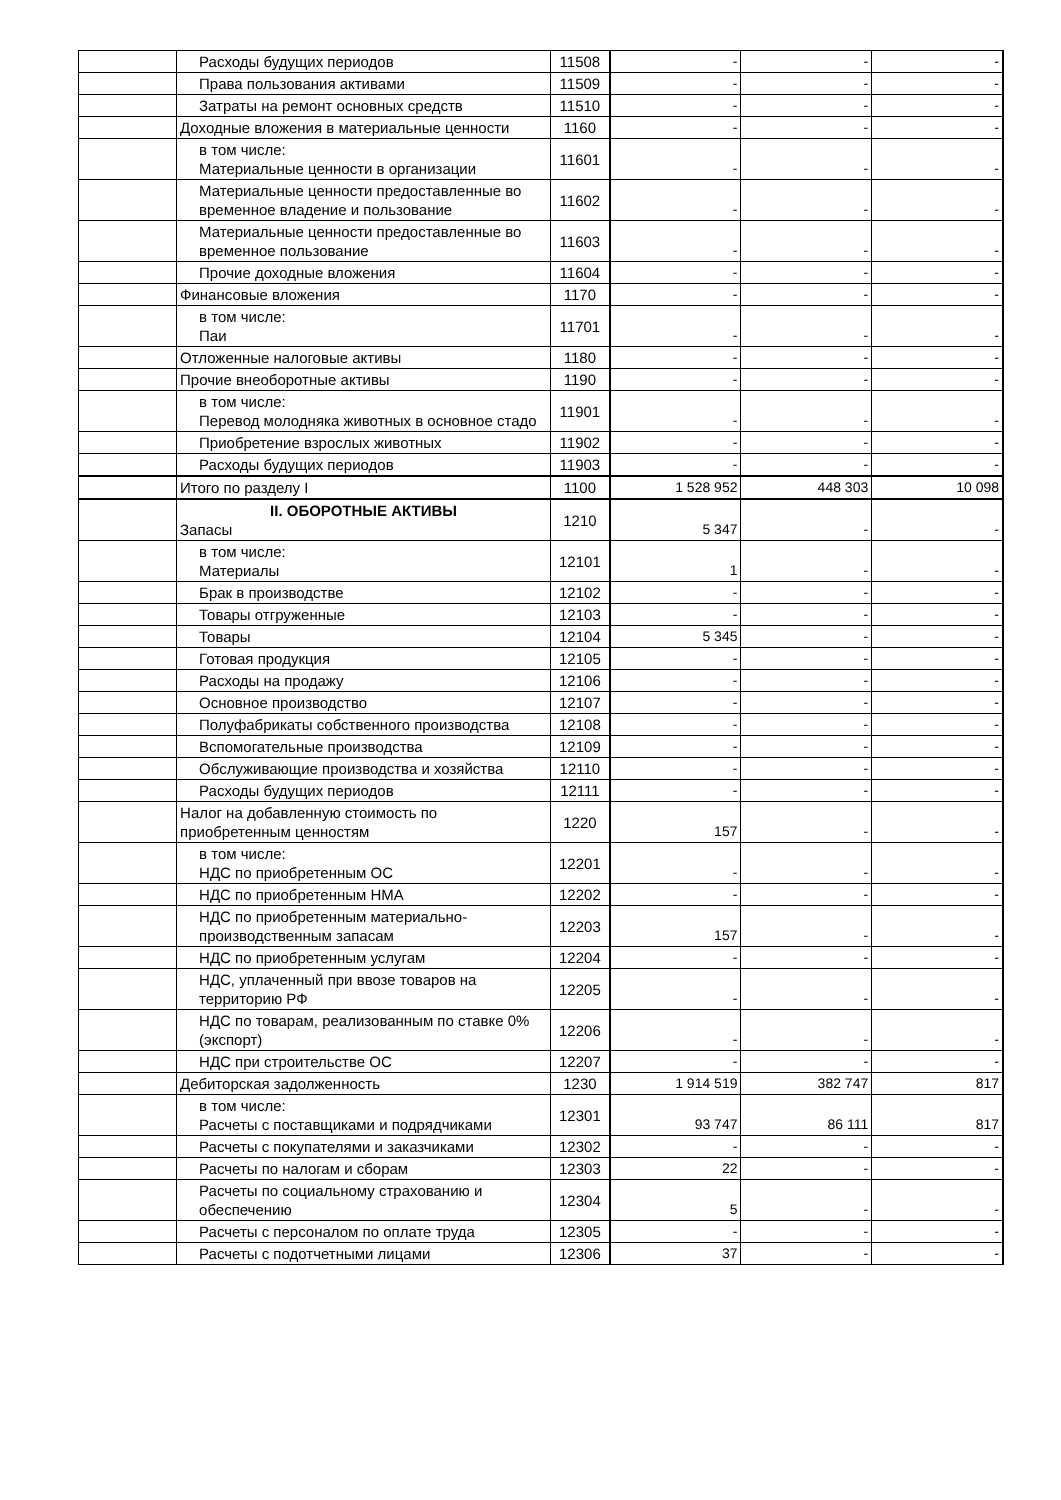| | Расходы будущих периодов | 11508 | - | - | - |
| | Права пользования активами | 11509 | - | - | - |
| | Затраты на ремонт основных средств | 11510 | - | - | - |
| | Доходные вложения в материальные ценности | 1160 | - | - | - |
| | в том числе: Материальные ценности в организации | 11601 | - | - | - |
| | Материальные ценности предоставленные во временное владение и пользование | 11602 | - | - | - |
| | Материальные ценности предоставленные во временное пользование | 11603 | - | - | - |
| | Прочие доходные вложения | 11604 | - | - | - |
| | Финансовые вложения | 1170 | - | - | - |
| | в том числе: Паи | 11701 | - | - | - |
| | Отложенные налоговые активы | 1180 | - | - | - |
| | Прочие внеоборотные активы | 1190 | - | - | - |
| | в том числе: Перевод молодняка животных в основное стадо | 11901 | - | - | - |
| | Приобретение взрослых животных | 11902 | - | - | - |
| | Расходы будущих периодов | 11903 | - | - | - |
| | Итого по разделу I | 1100 | 1 528 952 | 448 303 | 10 098 |
| | II. ОБОРОТНЫЕ АКТИВЫ Запасы | 1210 | 5 347 | - | - |
| | в том числе: Материалы | 12101 | 1 | - | - |
| | Брак в производстве | 12102 | - | - | - |
| | Товары отгруженные | 12103 | - | - | - |
| | Товары | 12104 | 5 345 | - | - |
| | Готовая продукция | 12105 | - | - | - |
| | Расходы на продажу | 12106 | - | - | - |
| | Основное производство | 12107 | - | - | - |
| | Полуфабрикаты собственного производства | 12108 | - | - | - |
| | Вспомогательные производства | 12109 | - | - | - |
| | Обслуживающие производства и хозяйства | 12110 | - | - | - |
| | Расходы будущих периодов | 12111 | - | - | - |
| | Налог на добавленную стоимость по приобретенным ценностям | 1220 | 157 | - | - |
| | в том числе: НДС по приобретенным ОС | 12201 | - | - | - |
| | НДС по приобретенным НМА | 12202 | - | - | - |
| | НДС по приобретенным материально-производственным запасам | 12203 | 157 | - | - |
| | НДС по приобретенным услугам | 12204 | - | - | - |
| | НДС, уплаченный при ввозе товаров на территорию РФ | 12205 | - | - | - |
| | НДС по товарам, реализованным по ставке 0% (экспорт) | 12206 | - | - | - |
| | НДС при строительстве ОС | 12207 | - | - | - |
| | Дебиторская задолженность | 1230 | 1 914 519 | 382 747 | 817 |
| | в том числе: Расчеты с поставщиками и подрядчиками | 12301 | 93 747 | 86 111 | 817 |
| | Расчеты с покупателями и заказчиками | 12302 | - | - | - |
| | Расчеты по налогам и сборам | 12303 | 22 | - | - |
| | Расчеты по социальному страхованию и обеспечению | 12304 | 5 | - | - |
| | Расчеты с персоналом по оплате труда | 12305 | - | - | - |
| | Расчеты с подотчетными лицами | 12306 | 37 | - | - |